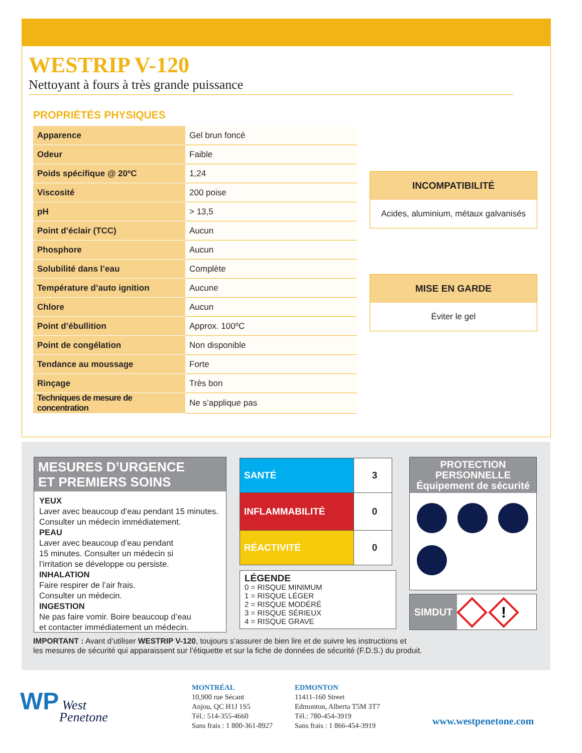WESTRIP V-120
Nettoyant à fours à très grande puissance
PROPRIÉTÉS PHYSIQUES
| Apparence | Gel brun foncé |
| Odeur | Faible |
| Poids spécifique @ 20ºC | 1,24 |
| Viscosité | 200 poise |
| pH | > 13,5 |
| Point d’éclair (TCC) | Aucun |
| Phosphore | Aucun |
| Solubilité dans l’eau | Complète |
| Température d’auto ignition | Aucune |
| Chlore | Aucun |
| Point d’ébullition | Approx. 100ºC |
| Point de congélation | Non disponible |
| Tendance au moussage | Forte |
| Rinçage | Très bon |
| Techniques de mesure de concentration | Ne s’applique pas |
INCOMPATIBILITÉ
Acides, aluminium, métaux galvanisés
MISE EN GARDE
Éviter le gel
MESURES D’URGENCE
ET PREMIERS SOINS
YEUX
Laver avec beaucoup d’eau pendant 15 minutes. Consulter un médecin immédiatement.
PEAU
Laver avec beaucoup d’eau pendant
15 minutes. Consulter un médecin si
l’irritation se développe ou persiste.
INHALATION
Faire respirer de l’air frais.
Consulter un médecin.
INGESTION
Ne pas faire vomir. Boire beaucoup d’eau
et contacter immédiatement un médecin.
| SANTÉ | 3 |
| INFLAMMABILITÉ | 0 |
| RÉACTIVITÉ | 0 |
LÉGENDE
0 = RISQUE MINIMUM
1 = RISQUE LÉGER
2 = RISQUE MODÉRÉ
3 = RISQUE SÉRIEUX
4 = RISQUE GRAVE
PROTECTION
PERSONNELLE
Équipement de sécurité
SIMDUT
!
IMPORTANT : Avant d’utiliser WESTRIP V-120, toujours s’assurer de bien lire et de suivre les instructions et
les mesures de sécurité qui apparaissent sur l’étiquette et sur la fiche de données de sécurité (F.D.S.) du produit.
WP West
Penetone
MONTRÉAL
10,900 rue Sécant
Anjou, QC H1J 1S5
Tél.: 514-355-4660
Sans frais : 1 800-361-8927
EDMONTON
11411-160 Street
Edmonton, Alberta T5M 3T7
Tél.: 780-454-3919
Sans frais : 1 866-454-3919
www.westpenetone.com